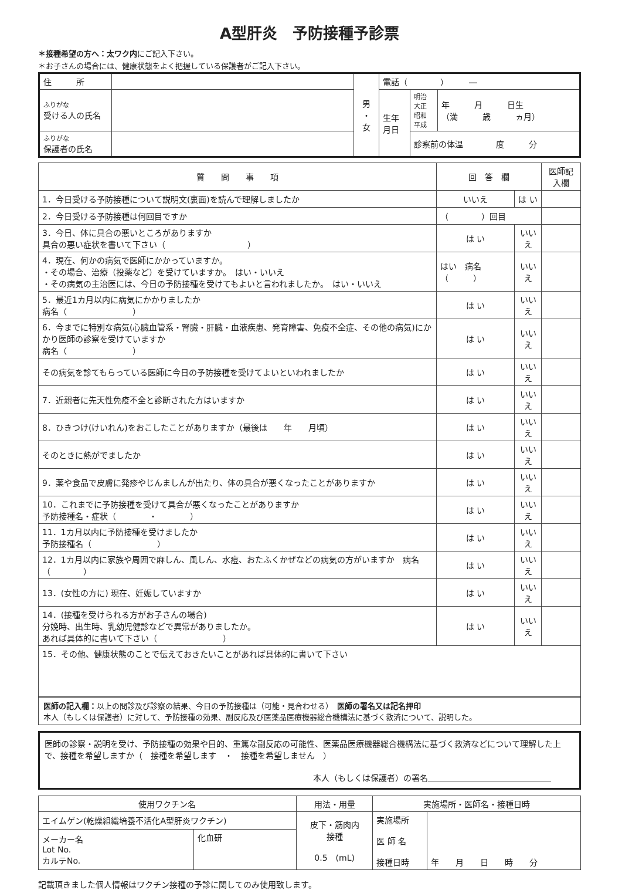A型肝炎　予防接種予診票
＊接種希望の方へ：太ワク内にご記入下さい。
＊お子さんの場合には、健康状態をよく把握している保護者がご記入下さい。
| 住 所 | | 男 ・ 女 | 電話（ ） ― | | |
| ふりがな 受ける人の氏名 | | | 生年 月日 | 明治 大正 昭和 平成 | 年 月 日生 （満 歳 ヵ月） |
| ふりがな 保護者の氏名 | | | | 診察前の体温 度 分 | |
| 質 問 事 項 | 回 答 欄 | | 医師記入欄 |
| --- | --- | --- | --- |
| 1．今日受ける予防接種について説明文(裏面)を読んで理解しましたか | いいえ | は い | |
| 2．今日受ける予防接種は何回目ですか | （ ）回目 | | |
| 3．今日、体に具合の悪いところがありますか 具合の悪い症状を書いて下さい（ ） | は い | いいえ | |
| 4．現在、何かの病気で医師にかかっていますか。 ・その場合、治療（投薬など）を受けていますか。 はい・いいえ ・その病気の主治医には、今日の予防接種を受けてもよいと言われましたか。 はい・いいえ | はい 病名（ ） | いいえ | |
| 5．最近1カ月以内に病気にかかりましたか 病名（ ） | は い | いいえ | |
| 6．今までに特別な病気(心臓血管系・腎臓・肝臓・血液疾患、発育障害、免疫不全症、その他の病気)にかかり医師の診察を受けていますか 病名（ ） | は い | いいえ | |
| その病気を診てもらっている医師に今日の予防接種を受けてよいといわれましたか | は い | いいえ | |
| 7．近親者に先天性免疫不全と診断された方はいますか | は い | いいえ | |
| 8．ひきつけ(けいれん)をおこしたことがありますか（最後は 年 月頃） | は い | いいえ | |
| そのときに熱がでましたか | は い | いいえ | |
| 9．薬や食品で皮膚に発疹やじんましんが出たり、体の具合が悪くなったことがありますか | は い | いいえ | |
| 10．これまでに予防接種を受けて具合が悪くなったことがありますか 予防接種名・症状（ ・ ） | は い | いいえ | |
| 11．1カ月以内に予防接種を受けましたか 予防接種名（ ） | は い | いいえ | |
| 12．1カ月以内に家族や周囲で麻しん、風しん、水痘、おたふくかぜなどの病気の方がいますか 病名（ ） | は い | いいえ | |
| 13．(女性の方に) 現在、妊娠していますか | は い | いいえ | |
| 14．(接種を受けられる方がお子さんの場合) 分娩時、出生時、乳幼児健診などで異常がありましたか。 あれば具体的に書いて下さい（ ） | は い | いいえ | |
| 15．その他、健康状態のことで伝えておきたいことがあれば具体的に書いて下さい | | | |
医師の記入欄：以上の問診及び診察の結果、今日の予防接種は（可能・見合わせる）　医師の署名又は記名押印
本人（もしくは保護者）に対して、予防接種の効果、副反応及び医薬品医療機器総合機構法に基づく救済について、説明した。
医師の診察・説明を受け、予防接種の効果や目的、重篤な副反応の可能性、医薬品医療機器総合機構法に基づく救済などについて理解した上で、接種を希望しますか（　接種を希望します　・　接種を希望しません　）
本人（もしくは保護者）の署名＿＿＿＿＿＿＿＿＿＿＿＿＿＿＿
| 使用ワクチン名 | | 用法・用量 | 実施場所・医師名・接種日時 | |
| --- | --- | --- | --- | --- |
| エイムゲン(乾燥組織培養不活化A型肝炎ワクチン) | | 皮下・筋肉内 接種 0.5 (mL) | 実施場所 医 師 名 接種日時 | 年 月 日 時 分 |
| メーカー名 Lot No. カルテNo. | 化血研 | | | |
記載頂きました個人情報はワクチン接種の予診に関してのみ使用致します。